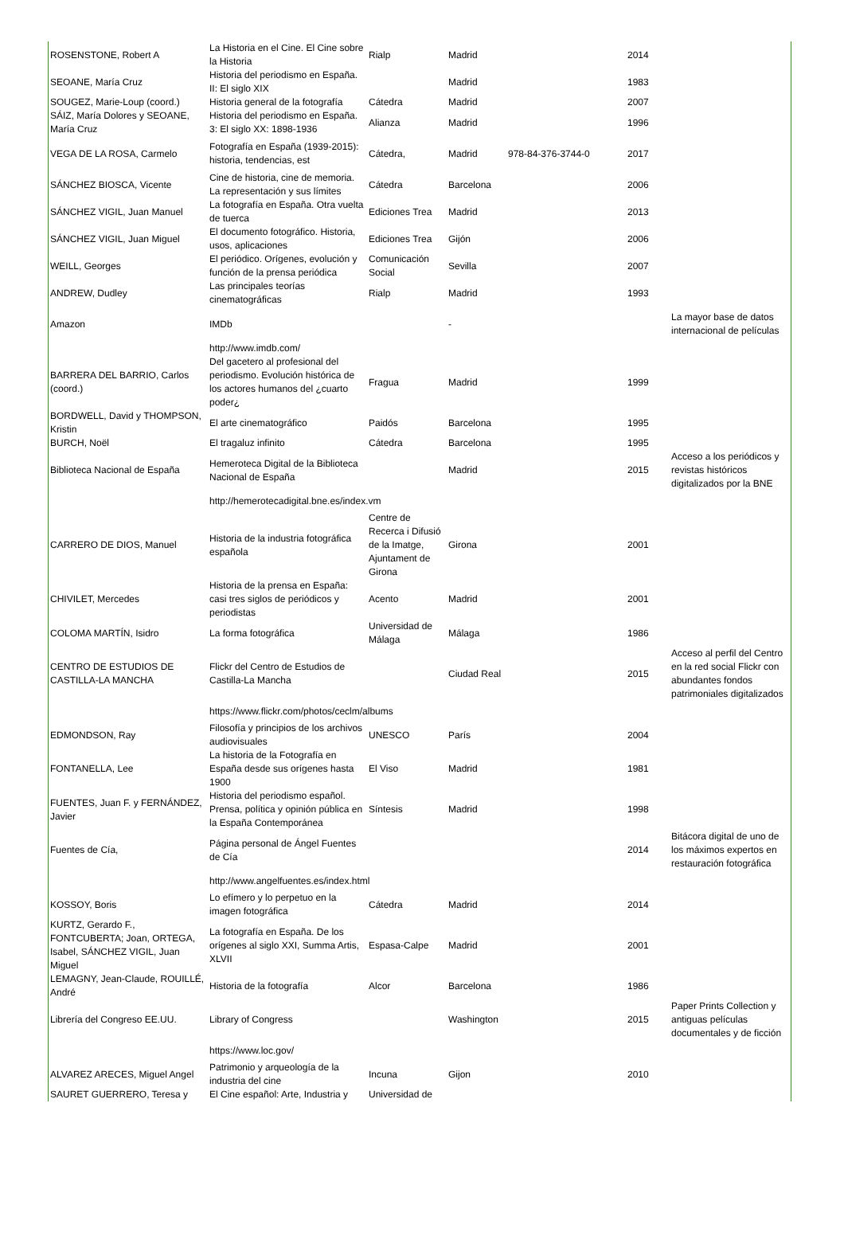| ROSENSTONE, Robert A | La Historia en el Cine. El Cine sobre la Historia | Rialp | Madrid | | 2014 | |
| SEOANE, María Cruz | Historia del periodismo en España. II: El siglo XIX | | Madrid | | 1983 | |
| SOUGEZ, Marie-Loup (coord.) | Historia general de la fotografía | Cátedra | Madrid | | 2007 | |
| SÁIZ, María Dolores y SEOANE, María Cruz | Historia del periodismo en España. 3: El siglo XX: 1898-1936 | Alianza | Madrid | | 1996 | |
| VEGA DE LA ROSA, Carmelo | Fotografía en España (1939-2015): historia, tendencias, est | Cátedra, | Madrid | 978-84-376-3744-0 | 2017 | |
| SÁNCHEZ BIOSCA, Vicente | Cine de historia, cine de memoria. La representación y sus límites | Cátedra | Barcelona | | 2006 | |
| SÁNCHEZ VIGIL, Juan Manuel | La fotografía en España. Otra vuelta de tuerca | Ediciones Trea | Madrid | | 2013 | |
| SÁNCHEZ VIGIL, Juan Miguel | El documento fotográfico. Historia, usos, aplicaciones | Ediciones Trea | Gijón | | 2006 | |
| WEILL, Georges | El periódico. Orígenes, evolución y función de la prensa periódica | Comunicación Social | Sevilla | | 2007 | |
| ANDREW, Dudley | Las principales teorías cinematográficas | Rialp | Madrid | | 1993 | |
| Amazon | IMDb | | - | | | La mayor base de datos internacional de películas |
| | http://www.imdb.com/ | | | | | |
| BARRERA DEL BARRIO, Carlos (coord.) | Del gacetero al profesional del periodismo. Evolución histórica de los actores humanos del ¿cuarto poder¿ | Fragua | Madrid | | 1999 | |
| BORDWELL, David y THOMPSON, Kristin | El arte cinematográfico | Paidós | Barcelona | | 1995 | |
| BURCH, Noël | El tragaluz infinito | Cátedra | Barcelona | | 1995 | |
| Biblioteca Nacional de España | Hemeroteca Digital de la Biblioteca Nacional de España | | Madrid | | 2015 | Acceso a los periódicos y revistas históricos digitalizados por la BNE |
| | http://hemerotecadigital.bne.es/index.vm | | | | | |
| CARRERO DE DIOS, Manuel | Historia de la industria fotográfica española | Centre de Recerca i Difusió de la Imatge, Ajuntament de Girona | Girona | | 2001 | |
| CHIVILET, Mercedes | Historia de la prensa en España: casi tres siglos de periódicos y periodistas | Acento | Madrid | | 2001 | |
| COLOMA MARTÍN, Isidro | La forma fotográfica | Universidad de Málaga | Málaga | | 1986 | |
| CENTRO DE ESTUDIOS DE CASTILLA-LA MANCHA | Flickr del Centro de Estudios de Castilla-La Mancha | | Ciudad Real | | 2015 | Acceso al perfil del Centro en la red social Flickr con abundantes fondos patrimoniales digitalizados |
| | https://www.flickr.com/photos/ceclm/albums | | | | | |
| EDMONDSON, Ray | Filosofía y principios de los archivos audiovisuales | UNESCO | París | | 2004 | |
| FONTANELLA, Lee | La historia de la Fotografía en España desde sus orígenes hasta 1900 | El Viso | Madrid | | 1981 | |
| FUENTES, Juan F. y FERNÁNDEZ, Javier | Historia del periodismo español. Prensa, política y opinión pública en la España Contemporánea | Síntesis | Madrid | | 1998 | |
| Fuentes de Cía, | Página personal de Ángel Fuentes de Cía | | | | 2014 | Bitácora digital de uno de los máximos expertos en restauración fotográfica |
| | http://www.angelfuentes.es/index.html | | | | | |
| KOSSOY, Boris | Lo efímero y lo perpetuo en la imagen fotográfica | Cátedra | Madrid | | 2014 | |
| KURTZ, Gerardo F., FONTCUBERTA; Joan, ORTEGA, Isabel, SÁNCHEZ VIGIL, Juan Miguel | La fotografía en España. De los orígenes al siglo XXI, Summa Artis, XLVII | Espasa-Calpe | Madrid | | 2001 | |
| LEMAGNY, Jean-Claude, ROUILLÉ, André | Historia de la fotografía | Alcor | Barcelona | | 1986 | |
| Librería del Congreso EE.UU. | Library of Congress | | Washington | | 2015 | Paper Prints Collection y antiguas películas documentales y de ficción |
| | https://www.loc.gov/ | | | | | |
| ALVAREZ ARECES, Miguel Angel | Patrimonio y arqueología de la industria del cine | Incuna | Gijon | | 2010 | |
| SAURET GUERRERO, Teresa y | El Cine español: Arte, Industria y | Universidad de | | | | |